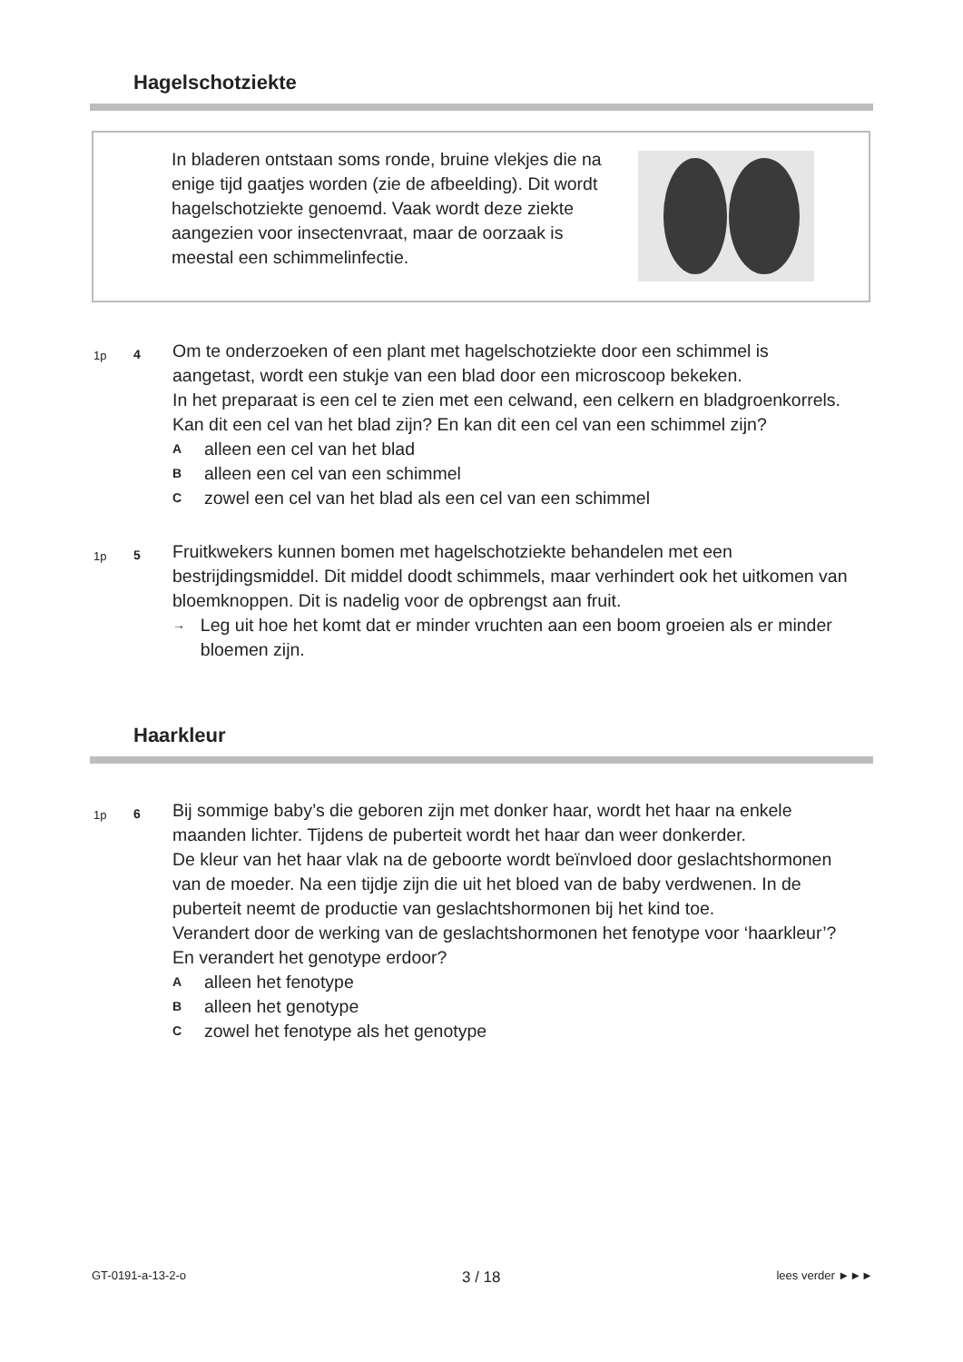Hagelschotziekte
In bladeren ontstaan soms ronde, bruine vlekjes die na enige tijd gaatjes worden (zie de afbeelding). Dit wordt hagelschotziekte genoemd. Vaak wordt deze ziekte aangezien voor insectenvraat, maar de oorzaak is meestal een schimmelinfectie.
1p 4
Om te onderzoeken of een plant met hagelschotziekte door een schimmel is aangetast, wordt een stukje van een blad door een microscoop bekeken.
In het preparaat is een cel te zien met een celwand, een celkern en bladgroenkorrels.
Kan dit een cel van het blad zijn? En kan dit een cel van een schimmel zijn?
Aalleen een cel van het blad
Balleen een cel van een schimmel
Czowel een cel van het blad als een cel van een schimmel
1p 5
Fruitkwekers kunnen bomen met hagelschotziekte behandelen met een bestrijdingsmiddel. Dit middel doodt schimmels, maar verhindert ook het uitkomen van bloemknoppen. Dit is nadelig voor de opbrengst aan fruit.
→ Leg uit hoe het komt dat er minder vruchten aan een boom groeien als er minder bloemen zijn.
Haarkleur
1p 6
Bij sommige baby’s die geboren zijn met donker haar, wordt het haar na enkele maanden lichter. Tijdens de puberteit wordt het haar dan weer donkerder.
De kleur van het haar vlak na de geboorte wordt beïnvloed door geslachtshormonen van de moeder. Na een tijdje zijn die uit het bloed van de baby verdwenen. In de puberteit neemt de productie van geslachtshormonen bij het kind toe.
Verandert door de werking van de geslachtshormonen het fenotype voor ‘haarkleur’? En verandert het genotype erdoor?
Aalleen het fenotype
Balleen het genotype
Czowel het fenotype als het genotype
GT-0191-a-13-2-o 3 / 18 lees verder ►►►